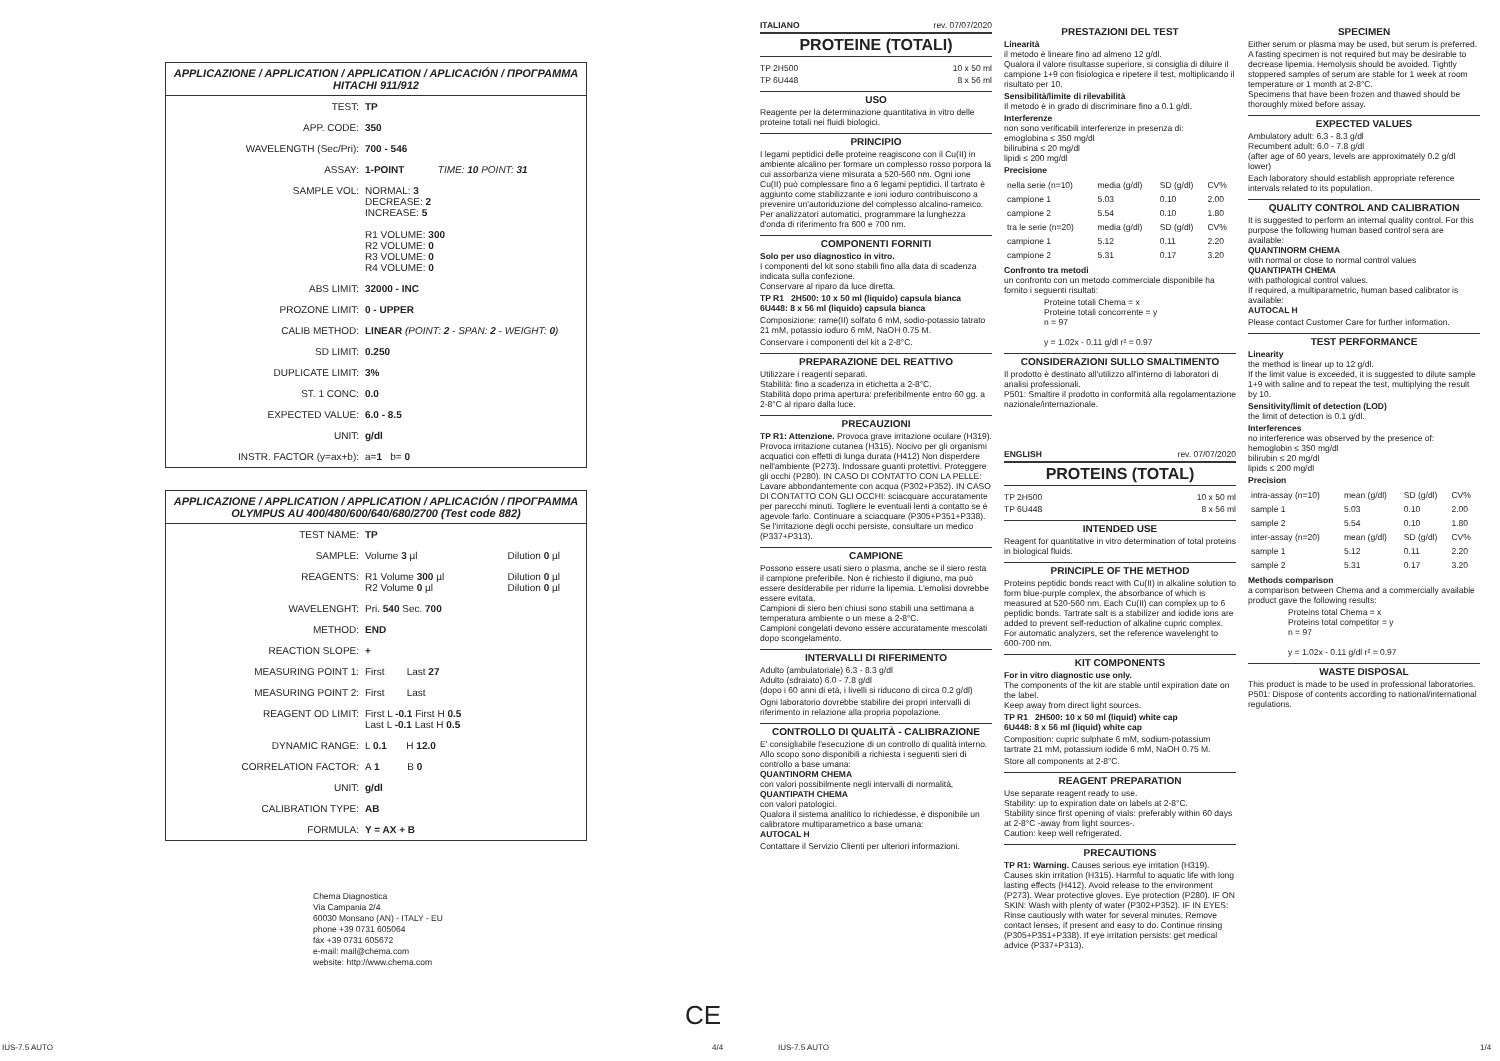APPLICAZIONE / APPLICATION / APPLICATION / APLICACIÓN / ΠΡΟΓΡΑΜΜΑ
HITACHI 911/912
| TEST: | TP |
| APP. CODE: | 350 |
| WAVELENGTH (Sec/Pri): | 700 - 546 |
| ASSAY: | 1-POINT TIME: 10 POINT: 31 |
| SAMPLE VOL: | NORMAL: 3 DECREASE: 2 INCREASE: 5 R1 VOLUME: 300 R2 VOLUME: 0 R3 VOLUME: 0 R4 VOLUME: 0 |
| ABS LIMIT: | 32000 - INC |
| PROZONE LIMIT: | 0 - UPPER |
| CALIB METHOD: | LINEAR (POINT: 2 - SPAN: 2 - WEIGHT: 0 ) |
| SD LIMIT: | 0.250 |
| DUPLICATE LIMIT: | 3% |
| ST. 1 CONC: | 0.0 |
| EXPECTED VALUE: | 6.0 - 8.5 |
| UNIT: | g/dl |
| INSTR. FACTOR (y=ax+b): | a= 1 b= 0 |
APPLICAZIONE / APPLICATION / APPLICATION / APLICACIÓN / ΠΡΟΓΡΑΜΜΑ
OLYMPUS AU 400/480/600/640/680/2700 (Test code 882)
| TEST NAME: | TP | |
| SAMPLE: | Volume 3 µl | Dilution 0 µl |
| REAGENTS: | R1 Volume 300 µl R2 Volume 0 µl | Dilution 0 µl Dilution 0 µl |
| WAVELENGHT: | Pri. 540 Sec. 700 | |
| METHOD: | END | |
| REACTION SLOPE: | + | |
| MEASURING POINT 1: | First Last 27 | |
| MEASURING POINT 2: | First Last | |
| REAGENT OD LIMIT: | First L -0.1 First H 0.5 Last L -0.1 Last H 0.5 | |
| DYNAMIC RANGE: | L 0.1 H 12.0 | |
| CORRELATION FACTOR: | A 1 B 0 | |
| UNIT: | g/dl | |
| CALIBRATION TYPE: | AB | |
| FORMULA: | Y = AX + B | |
Chema Diagnostica
Via Campania 2/4
60030 Monsano (AN) - ITALY - EU
phone +39 0731 605064
fax +39 0731 605672
e-mail: mail@chema.com
website: http://www.chema.com
CE
IUS-7.5 AUTO 4/4 IUS-7.5 AUTO 1/4
ITALIANO rev. 07/07/2020
PROTEINE (TOTALI)
TP 2H500 10 x 50 ml
TP 6U448 8 x 56 ml
USO
Reagente per la determinazione quantitativa in vitro delle proteine totali nei fluidi biologici.
PRINCIPIO
I legami peptidici delle proteine reagiscono con il Cu(II) in ambiente alcalino per formare un complesso rosso porpora la cui assorbanza viene misurata a 520-560 nm. Ogni ione Cu(II) può complessare fino a 6 legami peptidici. Il tartrato è aggiunto come stabilizzante e ioni ioduro contribuiscono a prevenire un'autoriduzione del complesso alcalino-rameico. Per analizzatori automatici, programmare la lunghezza d'onda di riferimento fra 600 e 700 nm.
COMPONENTI FORNITI
Solo per uso diagnostico in vitro.
I componenti del kit sono stabili fino alla data di scadenza indicata sulla confezione.
Conservare al riparo da luce diretta.
TP R1 2H500: 10 x 50 ml (liquido) capsula bianca
6U448: 8 x 56 ml (liquido) capsula bianca
Composizione: rame(II) solfato 6 mM, sodio-potassio tatrato 21 mM, potassio ioduro 6 mM, NaOH 0.75 M.
Conservare i componenti del kit a 2-8°C.
PREPARAZIONE DEL REATTIVO
Utilizzare i reagenti separati.
Stabilità: fino a scadenza in etichetta a 2-8°C.
Stabilità dopo prima apertura: preferibilmente entro 60 gg. a 2-8°C al riparo dalla luce.
PRECAUZIONI
TP R1: Attenzione. Provoca grave irritazione oculare (H319). Provoca irritazione cutanea (H315). Nocivo per gli organismi acquatici con effetti di lunga durata (H412) Non disperdere nell'ambiente (P273). Indossare guanti protettivi. Proteggere gli occhi (P280). IN CASO DI CONTATTO CON LA PELLE: Lavare abbondantemente con acqua (P302+P352). IN CASO DI CONTATTO CON GLI OCCHI: sciacquare accuratamente per parecchi minuti. Togliere le eventuali lenti a contatto se è agevole farlo. Continuare a sciacquare (P305+P351+P338). Se l'irritazione degli occhi persiste, consultare un medico (P337+P313).
CAMPIONE
Possono essere usati siero o plasma, anche se il siero resta il campione preferibile. Non è richiesto il digiuno, ma può essere desiderabile per ridurre la lipemia. L'emolisi dovrebbe essere evitata.
Campioni di siero ben chiusi sono stabili una settimana a temperatura ambiente o un mese a 2-8°C.
Campioni congelati devono essere accuratamente mescolati dopo scongelamento.
INTERVALLI DI RIFERIMENTO
Adulto (ambulatoriale) 6.3 - 8.3 g/dl
Adulto (sdraiato) 6.0 - 7.8 g/dl
(dopo i 60 anni di età, i livelli si riducono di circa 0.2 g/dl)
Ogni laboratorio dovrebbe stabilire dei propri intervalli di riferimento in relazione alla propria popolazione.
CONTROLLO DI QUALITÀ - CALIBRAZIONE
E' consigliabile l'esecuzione di un controllo di qualità interno. Allo scopo sono disponibili a richiesta i seguenti sieri di controllo a base umana:
QUANTINORM CHEMA
con valori possibilmente negli intervalli di normalità,
QUANTIPATH CHEMA
con valori patologici.
Qualora il sistema analitico lo richiedesse, è disponibile un calibratore multiparametrico a base umana:
AUTOCAL H
Contattare il Servizio Clienti per ulteriori informazioni.
PRESTAZIONI DEL TEST
Linearità
il metodo è lineare fino ad almeno 12 g/dl.
Qualora il valore risultasse superiore, si consiglia di diluire il campione 1+9 con fisiologica e ripetere il test, moltiplicando il risultato per 10.
Sensibilità/limite di rilevabilità
Il metodo è in grado di discriminare fino a 0.1 g/dl.
Interferenze
non sono verificabili interferenze in presenza di:
emoglobina ≤ 350 mg/dl
bilirubina ≤ 20 mg/dl
lipidi ≤ 200 mg/dl
Precisione
| nella serie (n=10) | media (g/dl) | SD (g/dl) | CV% |
| campione 1 | 5.03 | 0.10 | 2.00 |
| campione 2 | 5.54 | 0.10 | 1.80 |
| tra le serie (n=20) | media (g/dl) | SD (g/dl) | CV% |
| campione 1 | 5.12 | 0.11 | 2.20 |
| campione 2 | 5.31 | 0.17 | 3.20 |
Confronto tra metodi
un confronto con un metodo commerciale disponibile ha fornito i seguenti risultati:
Proteine totali Chema = x
Proteine totali concorrente = y
n = 97
y = 1.02x - 0.11 g/dl r² = 0.97
CONSIDERAZIONI SULLO SMALTIMENTO
Il prodotto è destinato all'utilizzo all'interno di laboratori di analisi professionali.
P501: Smaltire il prodotto in conformità alla regolamentazione nazionale/internazionale.
ENGLISH rev. 07/07/2020
PROTEINS (TOTAL)
TP 2H500 10 x 50 ml
TP 6U448 8 x 56 ml
INTENDED USE
Reagent for quantitative in vitro determination of total proteins in biological fluids.
PRINCIPLE OF THE METHOD
Proteins peptidic bonds react with Cu(II) in alkaline solution to form blue-purple complex, the absorbance of which is measured at 520-560 nm. Each Cu(II) can complex up to 6 peptidic bonds. Tartrate salt is a stabilizer and iodide ions are added to prevent self-reduction of alkaline cupric complex. For automatic analyzers, set the reference wavelenght to 600-700 nm.
KIT COMPONENTS
For in vitro diagnostic use only.
The components of the kit are stable until expiration date on the label.
Keep away from direct light sources.
TP R1 2H500: 10 x 50 ml (liquid) white cap
6U448: 8 x 56 ml (liquid) white cap
Composition: cupric sulphate 6 mM, sodium-potassium tartrate 21 mM, potassium iodide 6 mM, NaOH 0.75 M.
Store all components at 2-8°C.
REAGENT PREPARATION
Use separate reagent ready to use.
Stability: up to expiration date on labels at 2-8°C.
Stability since first opening of vials: preferably within 60 days at 2-8°C -away from light sources-.
Caution: keep well refrigerated.
PRECAUTIONS
TP R1: Warning. Causes serious eye irritation (H319). Causes skin irritation (H315). Harmful to aquatic life with long lasting effects (H412). Avoid release to the environment (P273). Wear protective gloves. Eye protection (P280). IF ON SKIN: Wash with plenty of water (P302+P352). IF IN EYES: Rinse cautiously with water for several minutes. Remove contact lenses, if present and easy to do. Continue rinsing (P305+P351+P338). If eye irritation persists: get medical advice (P337+P313).
SPECIMEN
Either serum or plasma may be used, but serum is preferred. A fasting specimen is not required but may be desirable to decrease lipemia. Hemolysis should be avoided. Tightly stoppered samples of serum are stable for 1 week at room temperature or 1 month at 2-8°C.
Specimens that have been frozen and thawed should be thoroughly mixed before assay.
EXPECTED VALUES
Ambulatory adult: 6.3 - 8.3 g/dl
Recumbent adult: 6.0 - 7.8 g/dl
(after age of 60 years, levels are approximately 0.2 g/dl lower)
Each laboratory should establish appropriate reference intervals related to its population.
QUALITY CONTROL AND CALIBRATION
It is suggested to perform an internal quality control. For this purpose the following human based control sera are available:
QUANTINORM CHEMA
with normal or close to normal control values
QUANTIPATH CHEMA
with pathological control values.
If required, a multiparametric, human based calibrator is available:
AUTOCAL H
Please contact Customer Care for further information.
TEST PERFORMANCE
Linearity
the method is linear up to 12 g/dl.
If the limit value is exceeded, it is suggested to dilute sample 1+9 with saline and to repeat the test, multiplying the result by 10.
Sensitivity/limit of detection (LOD)
the limit of detection is 0.1 g/dl.
Interferences
no interference was observed by the presence of:
hemoglobin ≤ 350 mg/dl
bilirubin ≤ 20 mg/dl
lipids ≤ 200 mg/dl
Precision
| intra-assay (n=10) | mean (g/dl) | SD (g/dl) | CV% |
| sample 1 | 5.03 | 0.10 | 2.00 |
| sample 2 | 5.54 | 0.10 | 1.80 |
| inter-assay (n=20) | mean (g/dl) | SD (g/dl) | CV% |
| sample 1 | 5.12 | 0.11 | 2.20 |
| sample 2 | 5.31 | 0.17 | 3.20 |
Methods comparison
a comparison between Chema and a commercially available product gave the following results:
Proteins total Chema = x
Proteins total competitor = y
n = 97
y = 1.02x - 0.11 g/dl r² = 0.97
WASTE DISPOSAL
This product is made to be used in professional laboratories.
P501: Dispose of contents according to national/international regulations.